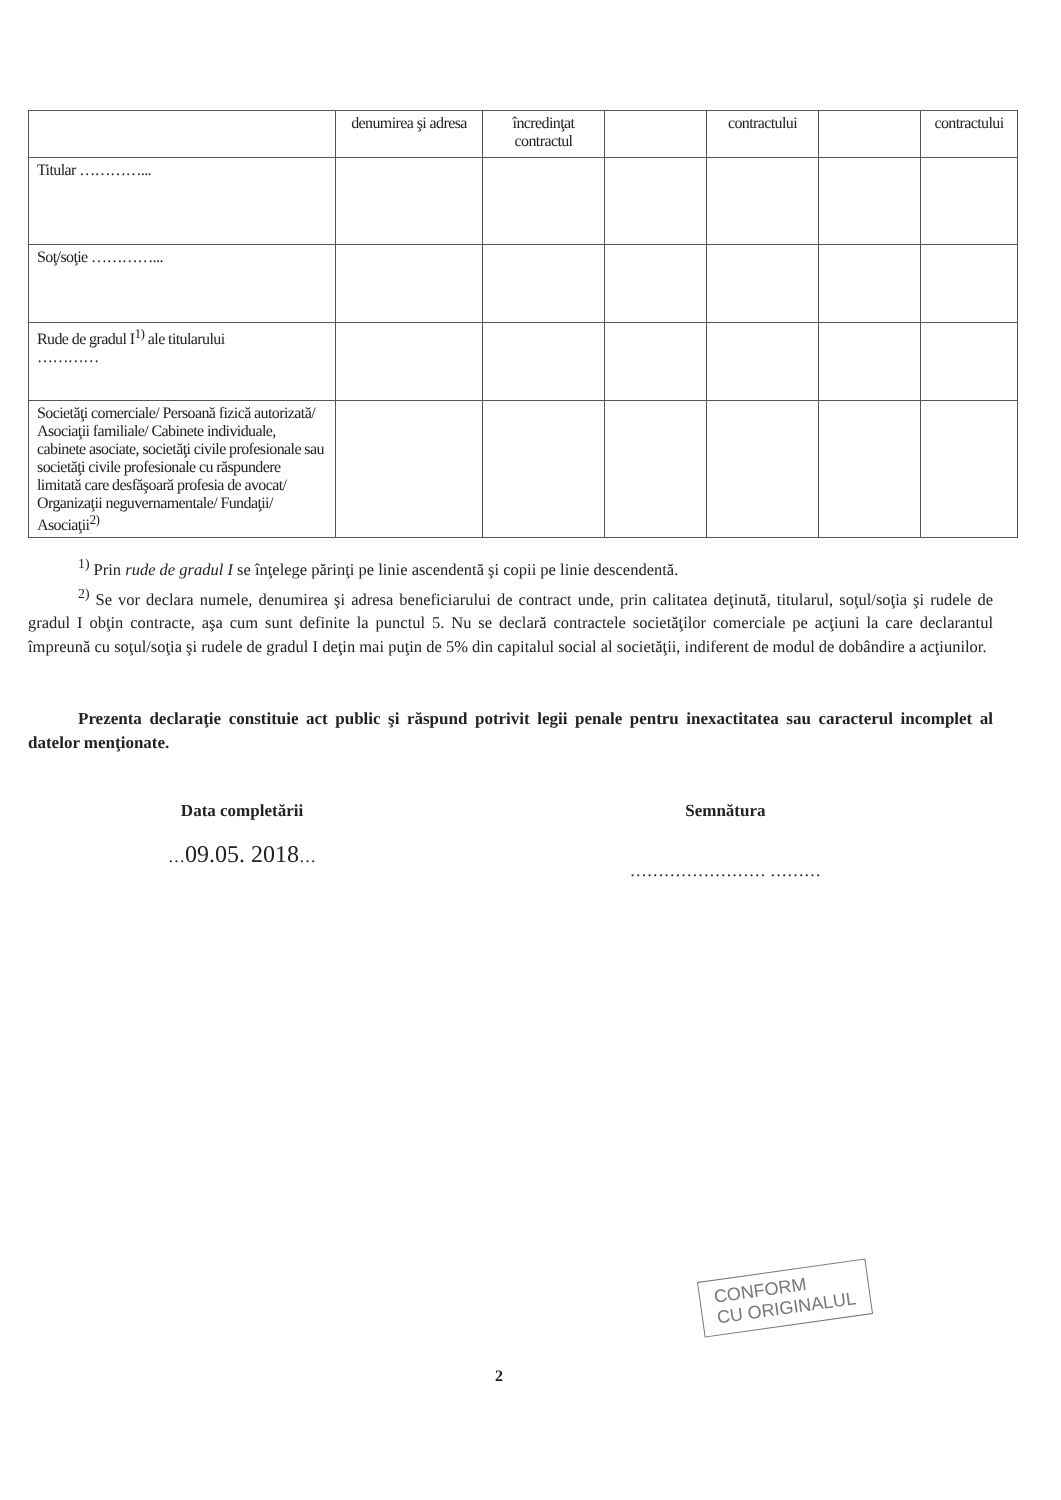| | denumirea şi adresa | încredinţat contractul | | contractului | | contractului |
| Titular …………... | | | | | | |
| Soţ/soţie …………... | | | | | | |
| Rude de gradul I<sup>1)</sup> ale titularului ………… | | | | | | |
| Societăţi comerciale/ Persoană fizică autorizată/ Asociaţii familiale/ Cabinete individuale, cabinete asociate, societăţi civile profesionale sau societăţi civile profesionale cu răspundere limitată care desfăşoară profesia de avocat/ Organizaţii neguvernamentale/ Fundaţii/ Asociaţii<sup>2)</sup> | | | | | | |
<sup>1)</sup> Prin rude de gradul I se înţelege părinţi pe linie ascendentă şi copii pe linie descendentă.
<sup>2)</sup> Se vor declara numele, denumirea şi adresa beneficiarului de contract unde, prin calitatea deţinută, titularul, soţul/soţia şi rudele de gradul I obţin contracte, aşa cum sunt definite la punctul 5. Nu se declară contractele societăţilor comerciale pe acţiuni la care declarantul împreună cu soţul/soţia şi rudele de gradul I deţin mai puţin de 5% din capitalul social al societăţii, indiferent de modul de dobândire a acţiunilor.
Prezenta declaraţie constituie act public şi răspund potrivit legii penale pentru inexactitatea sau caracterul incomplet al datelor menţionate.
Data completării
…09.05. 2018…
Semnătura
…………………… ………
CONFORM
CU ORIGINALUL
2